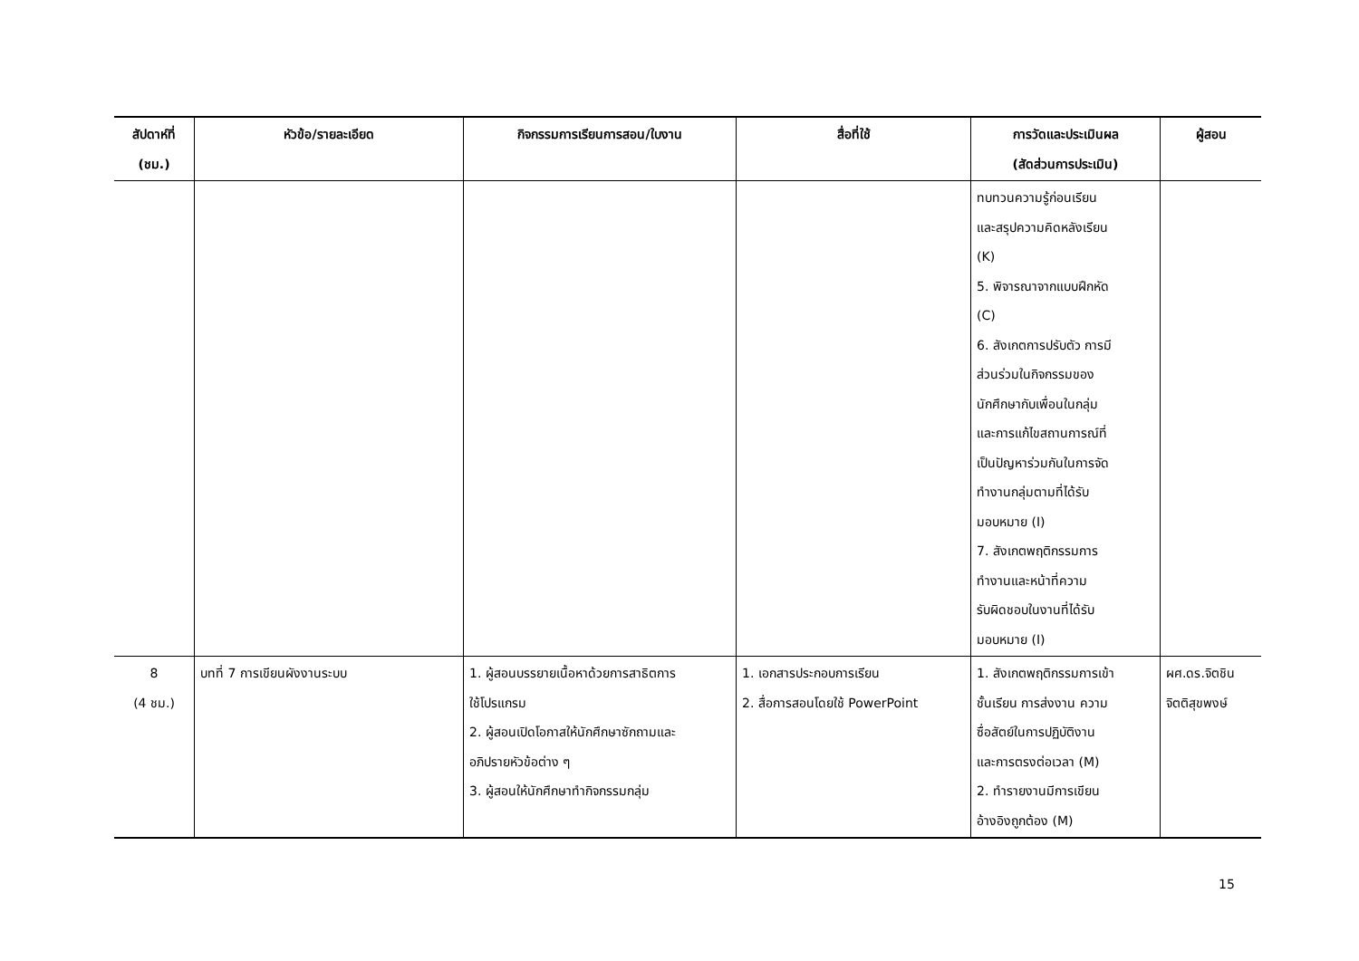| สัปดาห์ที่ (ชม.) | หัวข้อ/รายละเอียด | กิจกรรมการเรียนการสอน/ใบงาน | สื่อที่ใช้ | การวัดและประเมินผล (สัดส่วนการประเมิน) | ผู้สอน |
| --- | --- | --- | --- | --- | --- |
| | | | | ทบทวนความรู้ก่อนเรียน และสรุปความคิดหลังเรียน (K) 5. พิจารณาจากแบบฝึกหัด (C) 6. สังเกตการปรับตัว การมี ส่วนร่วมในกิจกรรมของ นักศึกษากับเพื่อนในกลุ่ม และการแก้ไขสถานการณ์ที่ เป็นปัญหาร่วมกันในการจัด ทำงานกลุ่มตามที่ได้รับ มอบหมาย (I) 7. สังเกตพฤติกรรมการ ทำงานและหน้าที่ความ รับผิดชอบในงานที่ได้รับ มอบหมาย (I) | |
| 8 (4 ชม.) | บทที่ 7 การเขียนผังงานระบบ | 1. ผู้สอนบรรยายเนื้อหาด้วยการสาธิตการ ใช้โปรแกรม 2. ผู้สอนเปิดโอกาสให้นักศึกษาซักถามและ อภิปรายหัวข้อต่าง ๆ 3. ผู้สอนให้นักศึกษาทำกิจกรรมกลุ่ม | 1. เอกสารประกอบการเรียน 2. สื่อการสอนโดยใช้ PowerPoint | 1. สังเกตพฤติกรรมการเข้า ชั้นเรียน การส่งงาน ความ ซื่อสัตย์ในการปฏิบัติงาน และการตรงต่อเวลา (M) 2. ทำรายงานมีการเขียน อ้างอิงถูกต้อง (M) | ผศ.ดร.จิตชิน จิตติสุขพงษ์ |
15